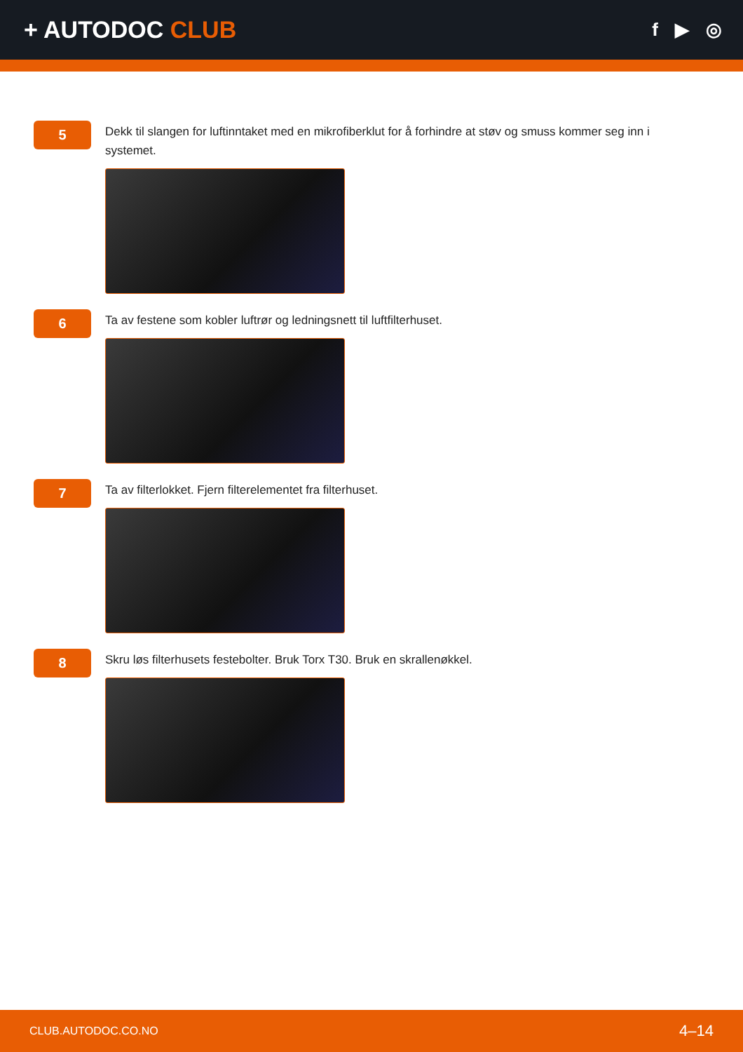+ AUTODOC CLUB
f ▶ ◎
5
Dekk til slangen for luftinntaket med en mikrofiberklut for å forhindre at støv og smuss kommer seg inn i systemet.
6
Ta av festene som kobler luftrør og ledningsnett til luftfilterhuset.
7
Ta av filterlokket. Fjern filterelementet fra filterhuset.
8
Skru løs filterhusets festebolter. Bruk Torx T30. Bruk en skrallenøkkel.
CLUB.AUTODOC.CO.NO 4–14